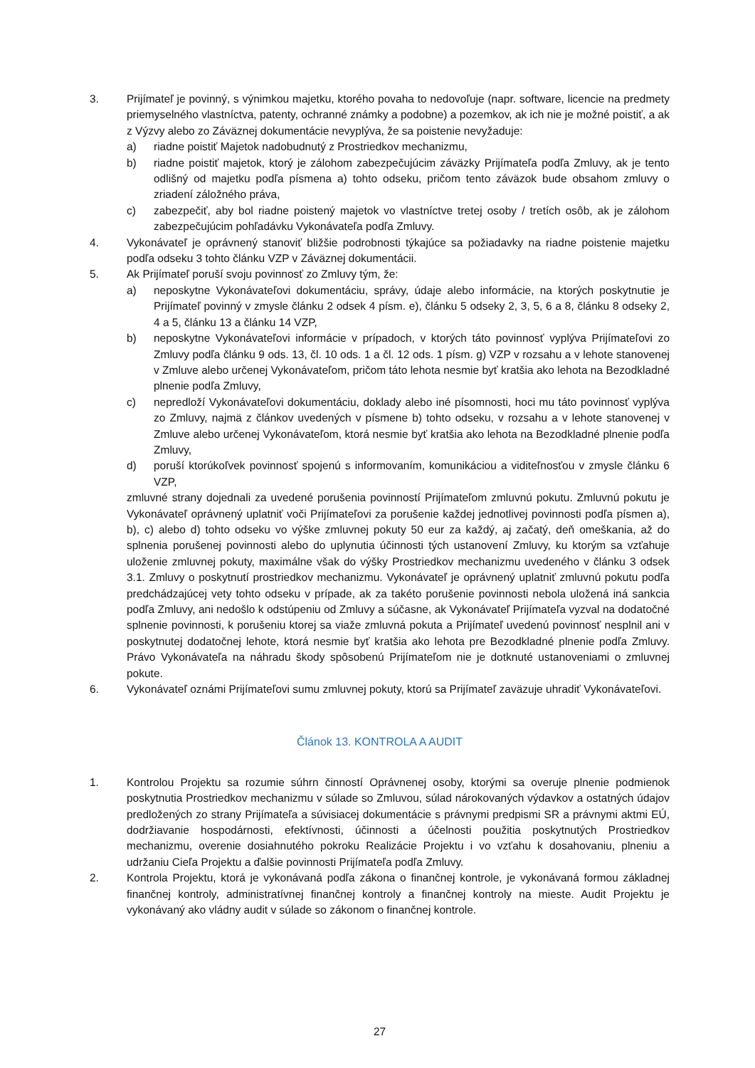3. Prijímateľ je povinný, s výnimkou majetku, ktorého povaha to nedovoľuje (napr. software, licencie na predmety priemyselného vlastníctva, patenty, ochranné známky a podobne) a pozemkov, ak ich nie je možné poistiť, a ak z Výzvy alebo zo Záväznej dokumentácie nevyplýva, že sa poistenie nevyžaduje:
a) riadne poistiť Majetok nadobudnutý z Prostriedkov mechanizmu,
b) riadne poistiť majetok, ktorý je zálohom zabezpečujúcim záväzky Prijímateľa podľa Zmluvy, ak je tento odlišný od majetku podľa písmena a) tohto odseku, pričom tento záväzok bude obsahom zmluvy o zriadení záložného práva,
c) zabezpečiť, aby bol riadne poistený majetok vo vlastníctve tretej osoby / tretích osôb, ak je zálohom zabezpečujúcim pohľadávku Vykonávateľa podľa Zmluvy.
4. Vykonávateľ je oprávnený stanoviť bližšie podrobnosti týkajúce sa požiadavky na riadne poistenie majetku podľa odseku 3 tohto článku VZP v Záväznej dokumentácii.
5. Ak Prijímateľ poruší svoju povinnosť zo Zmluvy tým, že:
a) neposkytne Vykonávateľovi dokumentáciu, správy, údaje alebo informácie, na ktorých poskytnutie je Prijímateľ povinný v zmysle článku 2 odsek 4 písm. e), článku 5 odseky 2, 3, 5, 6 a 8, článku 8 odseky 2, 4 a 5, článku 13 a článku 14 VZP,
b) neposkytne Vykonávateľovi informácie v prípadoch, v ktorých táto povinnosť vyplýva Prijímateľovi zo Zmluvy podľa článku 9 ods. 13, čl. 10 ods. 1 a čl. 12 ods. 1 písm. g) VZP v rozsahu a v lehote stanovenej v Zmluve alebo určenej Vykonávateľom, pričom táto lehota nesmie byť kratšia ako lehota na Bezodkladné plnenie podľa Zmluvy,
c) nepredloží Vykonávateľovi dokumentáciu, doklady alebo iné písomnosti, hoci mu táto povinnosť vyplýva zo Zmluvy, najmä z článkov uvedených v písmene b) tohto odseku, v rozsahu a v lehote stanovenej v Zmluve alebo určenej Vykonávateľom, ktorá nesmie byť kratšia ako lehota na Bezodkladné plnenie podľa Zmluvy,
d) poruší ktorúkoľvek povinnosť spojenú s informovaním, komunikáciou a viditeľnosťou v zmysle článku 6 VZP,
zmluvné strany dojednali za uvedené porušenia povinností Prijímateľom zmluvnú pokutu. Zmluvnú pokutu je Vykonávateľ oprávnený uplatniť voči Prijímateľovi za porušenie každej jednotlivej povinnosti podľa písmen a), b), c) alebo d) tohto odseku vo výške zmluvnej pokuty 50 eur za každý, aj začatý, deň omeškania, až do splnenia porušenej povinnosti alebo do uplynutia účinnosti tých ustanovení Zmluvy, ku ktorým sa vzťahuje uloženie zmluvnej pokuty, maximálne však do výšky Prostriedkov mechanizmu uvedeného v článku 3 odsek 3.1. Zmluvy o poskytnutí prostriedkov mechanizmu. Vykonávateľ je oprávnený uplatniť zmluvnú pokutu podľa predchádzajúcej vety tohto odseku v prípade, ak za takéto porušenie povinnosti nebola uložená iná sankcia podľa Zmluvy, ani nedošlo k odstúpeniu od Zmluvy a súčasne, ak Vykonávateľ Prijímateľa vyzval na dodatočné splnenie povinnosti, k porušeniu ktorej sa viaže zmluvná pokuta a Prijímateľ uvedenú povinnosť nesplnil ani v poskytnutej dodatočnej lehote, ktorá nesmie byť kratšia ako lehota pre Bezodkladné plnenie podľa Zmluvy. Právo Vykonávateľa na náhradu škody spôsobenú Prijímateľom nie je dotknuté ustanoveniami o zmluvnej pokute.
6. Vykonávateľ oznámi Prijímateľovi sumu zmluvnej pokuty, ktorú sa Prijímateľ zaväzuje uhradiť Vykonávateľovi.
Článok 13. KONTROLA A AUDIT
1. Kontrolou Projektu sa rozumie súhrn činností Oprávnenej osoby, ktorými sa overuje plnenie podmienok poskytnutia Prostriedkov mechanizmu v súlade so Zmluvou, súlad nárokovaných výdavkov a ostatných údajov predložených zo strany Prijímateľa a súvisiacej dokumentácie s právnymi predpismi SR a právnymi aktmi EÚ, dodržiavanie hospodárnosti, efektívnosti, účinnosti a účelnosti použitia poskytnutých Prostriedkov mechanizmu, overenie dosiahnutého pokroku Realizácie Projektu i vo vzťahu k dosahovaniu, plneniu a udržaniu Cieľa Projektu a ďalšie povinnosti Prijímateľa podľa Zmluvy.
2. Kontrola Projektu, ktorá je vykonávaná podľa zákona o finančnej kontrole, je vykonávaná formou základnej finančnej kontroly, administratívnej finančnej kontroly a finančnej kontroly na mieste. Audit Projektu je vykonávaný ako vládny audit v súlade so zákonom o finančnej kontrole.
27